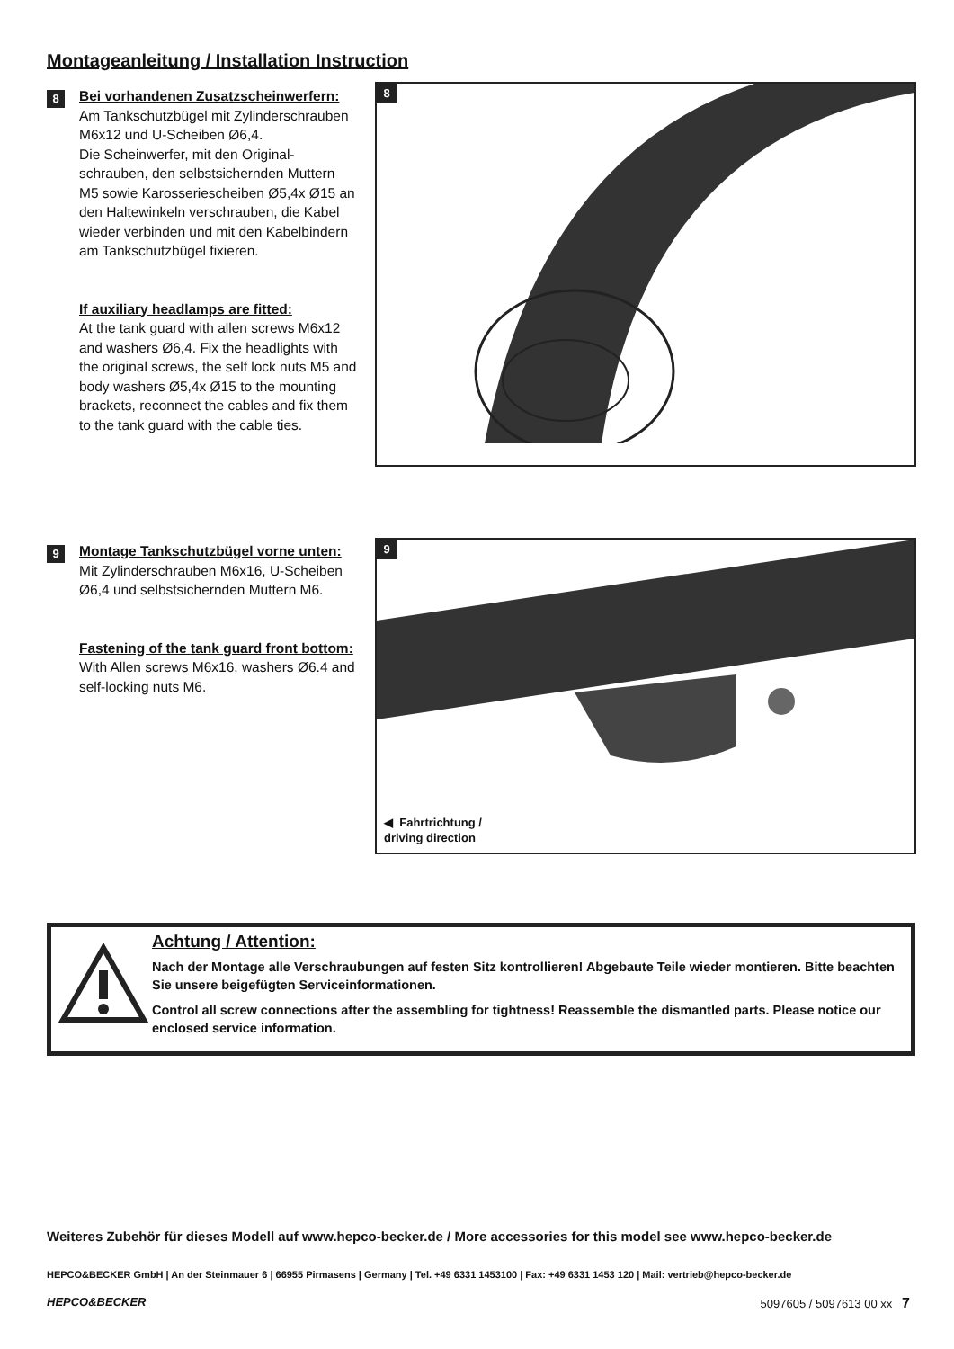Montageanleitung / Installation Instruction
8
Bei vorhandenen Zusatzscheinwerfern:
Am Tankschutzbügel mit Zylinderschrauben M6x12 und U-Scheiben Ø6,4.
Die Scheinwerfer, mit den Original-schrauben, den selbstsichernden Muttern M5 sowie Karosseriescheiben Ø5,4x Ø15 an den Haltewinkeln verschrauben, die Kabel wieder verbinden und mit den Kabelbindern am Tankschutzbügel fixieren.
If auxiliary headlamps are fitted:
At the tank guard with allen screws M6x12 and washers Ø6,4. Fix the headlights with the original screws, the self lock nuts M5 and body washers Ø5,4x Ø15 to the mounting brackets, reconnect the cables and fix them to the tank guard with the cable ties.
8
9
Montage Tankschutzbügel vorne unten:
Mit Zylinderschrauben M6x16, U-Scheiben Ø6,4 und selbstsichernden Muttern M6.
Fastening of the tank guard front bottom:
With Allen screws M6x16, washers Ø6.4 and self-locking nuts M6.
9
◀ Fahrtrichtung /
driving direction
Achtung / Attention:
Nach der Montage alle Verschraubungen auf festen Sitz kontrollieren! Abgebaute Teile wieder montieren. Bitte beachten Sie unsere beigefügten Serviceinformationen.
Control all screw connections after the assembling for tightness! Reassemble the dismantled parts. Please notice our enclosed service information.
Weiteres Zubehör für dieses Modell auf www.hepco-becker.de / More accessories for this model see www.hepco-becker.de
HEPCO&BECKER GmbH | An der Steinmauer 6 | 66955 Pirmasens | Germany | Tel. +49 6331 1453100 | Fax: +49 6331 1453 120 | Mail: vertrieb@hepco-becker.de
HEPCO&BECKER 5097605 / 5097613 00 xx 7